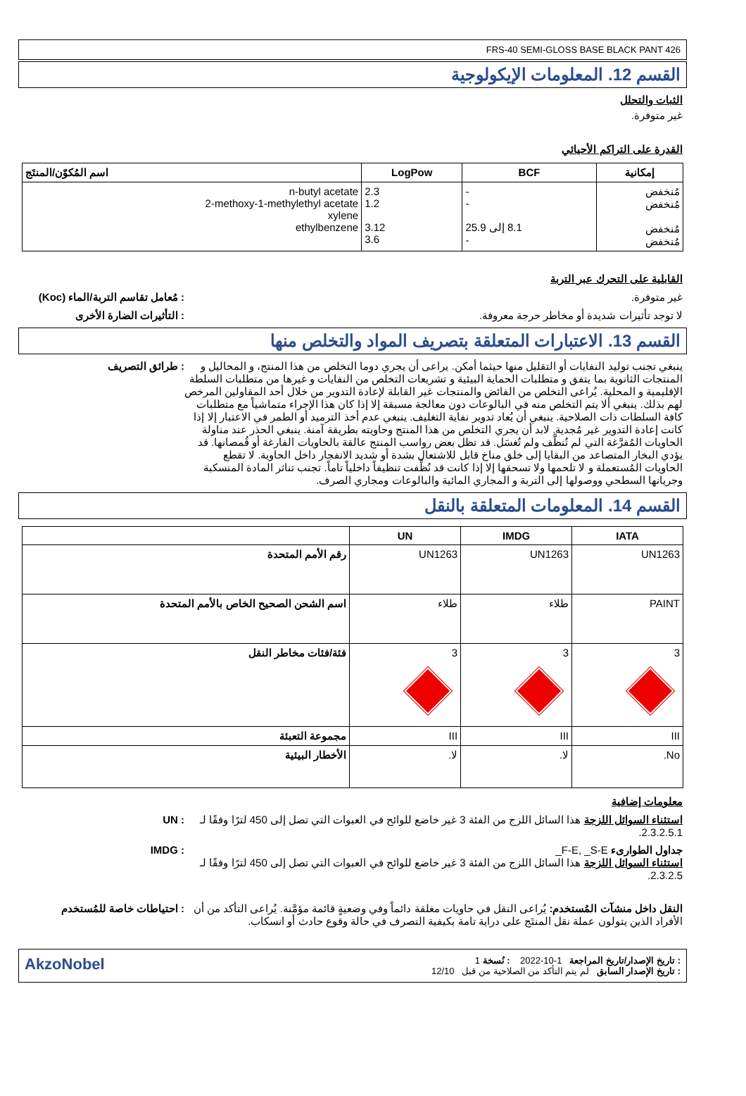FRS-40 SEMI-GLOSS BASE BLACK PANT 426
القسم 12. المعلومات الإيكولوجية
الثبات والتحلل
غير متوفرة.
القدرة على التراكم الأحيائي
| إمكانية | BCF | LogPow | اسم المُكوّن/المنتَج |
| --- | --- | --- | --- |
| مُنخفض مُنخفض مُنخفض مُنخفض | - - 8.1 إلى 25.9 - | 2.3 1.2 3.12 3.6 | n-butyl acetate 2-methoxy-1-methylethyl acetate xylene ethylbenzene |
القابلية على التحرك عبر التربة
غير متوفرة. : مُعامل تقاسم التربة/الماء (Koc)
لا توجد تأثيرات شديدة أو مخاطر حرجة معروفة.
: التأثيرات الضارة الأخرى
القسم 13. الاعتبارات المتعلقة بتصريف المواد والتخلص منها
ينبغي تجنب توليد النفايات أو التقليل منها حيثما أمكن. يراعى أن يجري دوما التخلص من هذا المنتج، و المحاليل و المنتجات الثانوية بما يتفق و متطلبات الحماية البيئية و تشريعات التخلص من النفايات و غيرها من متطلبات السلطة الإقليمية و المحلية. يُراعى التخلص من الفائض والمنتجات غير القابلة لإعادة التدوير من خلال أحد المقاولين المرخص لهم بذلك. ينبغي ألا يتم التخلص منه في البالوعات دون معالجة مسبقة إلا إذا كان هذا الإجراء متماشياً مع متطلبات كافة السلطات ذات الصلاحية. ينبغي أن يُعاد تدوير نفاية التغليف. ينبغي عدم أخذ الترميد أو الطمر في الاعتبار إلا إذا كانت إعادة التدوير غير مُجدية. لابد أن يجري التخلص من هذا المنتج وحاويته بطريقة آمنة. ينبغي الحذر عند مناولة الحاويات المُفرَّغة التي لم تُنظَّف ولم تُغسَل. قد تظل بعض رواسب المنتج عالقة بالحاويات الفارغة أو قُمصانها. قد يؤدي البخار المتصاعد من البقايا إلى خلق مناخ قابل للاشتعال بشدة أو شديد الانفجار داخل الحاوية. لا تقطع الحاويات المُستعملة و لا تلحمها ولا تسحقها إلا إذا كانت قد نُظِّفت تنظيفاً داخلياً تاماً. تجنب تناثر المادة المنسكبة وجريانها السطحي ووصولها إلى التربة و المجاري المائية والبالوعات ومجاري الصرف.
: طرائق التصريف
القسم 14. المعلومات المتعلقة بالنقل
| IATA | IMDG | UN | |
| --- | --- | --- | --- |
| UN1263 | UN1263 | UN1263 | رقم الأمم المتحدة |
| PAINT | طلاء | طلاء | اسم الشحن الصحيح الخاص بالأمم المتحدة |
| 3 | 3 | 3 | فئة/فئات مخاطر النقل |
| III | III | III | مجموعة التعبئة |
| No. | لا. | لا. | الأخطار البيئية |
معلومات إضافية
استثناء السوائل اللزجة هذا السائل اللزج من الفئة 3 غير خاضع للوائح في العبوات التي تصل إلى 450 لترًا وفقًا لـ 2.3.2.5.1.
: UN
جداول الطوارىء F-E, _S-E_
استثناء السوائل اللزجة هذا السائل اللزج من الفئة 3 غير خاضع للوائح في العبوات التي تصل إلى 450 لترًا وفقًا لـ 2.3.2.5.
: IMDG
النقل داخل منشآت المُستخدم: يُراعى النقل في حاويات مغلقة دائماً وفي وضعيةٍ قائمة مؤمَّنة. يُراعى التأكد من أن الأفراد الذين يتولون عملة نقل المنتَج على دراية تامة بكيفية التصرف في حالة وقوع حادث أو انسكاب.
: احتياطات خاصة للمُستخدم
: تاريخ الإصدار/تاريخ المراجعة 1-10-2022 : نُسخة 1
: تاريخ الإصدار السابق لم يتم التأكد من الصلاحية من قبل 12/10
AkzoNobel